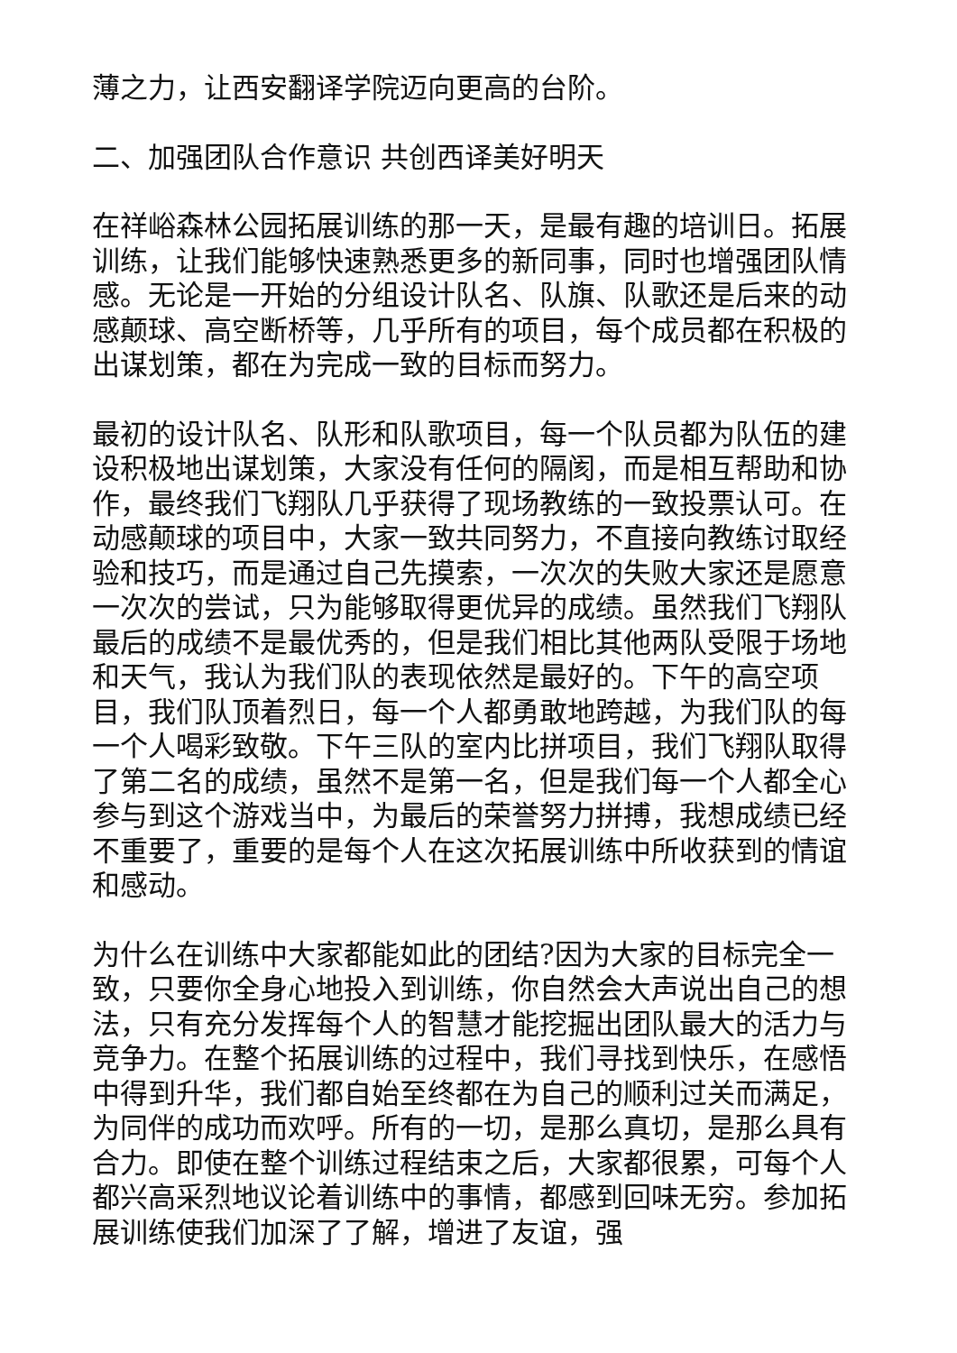薄之力，让西安翻译学院迈向更高的台阶。
二、加强团队合作意识 共创西译美好明天
在祥峪森林公园拓展训练的那一天，是最有趣的培训日。拓展训练，让我们能够快速熟悉更多的新同事，同时也增强团队情感。无论是一开始的分组设计队名、队旗、队歌还是后来的动感颠球、高空断桥等，几乎所有的项目，每个成员都在积极的出谋划策，都在为完成一致的目标而努力。
最初的设计队名、队形和队歌项目，每一个队员都为队伍的建设积极地出谋划策，大家没有任何的隔阂，而是相互帮助和协作，最终我们飞翔队几乎获得了现场教练的一致投票认可。在动感颠球的项目中，大家一致共同努力，不直接向教练讨取经验和技巧，而是通过自己先摸索，一次次的失败大家还是愿意一次次的尝试，只为能够取得更优异的成绩。虽然我们飞翔队最后的成绩不是最优秀的，但是我们相比其他两队受限于场地和天气，我认为我们队的表现依然是最好的。下午的高空项目，我们队顶着烈日，每一个人都勇敢地跨越，为我们队的每一个人喝彩致敬。下午三队的室内比拼项目，我们飞翔队取得了第二名的成绩，虽然不是第一名，但是我们每一个人都全心参与到这个游戏当中，为最后的荣誉努力拼搏，我想成绩已经不重要了，重要的是每个人在这次拓展训练中所收获到的情谊和感动。
为什么在训练中大家都能如此的团结?因为大家的目标完全一致，只要你全身心地投入到训练，你自然会大声说出自己的想法，只有充分发挥每个人的智慧才能挖掘出团队最大的活力与竞争力。在整个拓展训练的过程中，我们寻找到快乐，在感悟中得到升华，我们都自始至终都在为自己的顺利过关而满足，为同伴的成功而欢呼。所有的一切，是那么真切，是那么具有合力。即使在整个训练过程结束之后，大家都很累，可每个人都兴高采烈地议论着训练中的事情，都感到回味无穷。参加拓展训练使我们加深了了解，增进了友谊，强